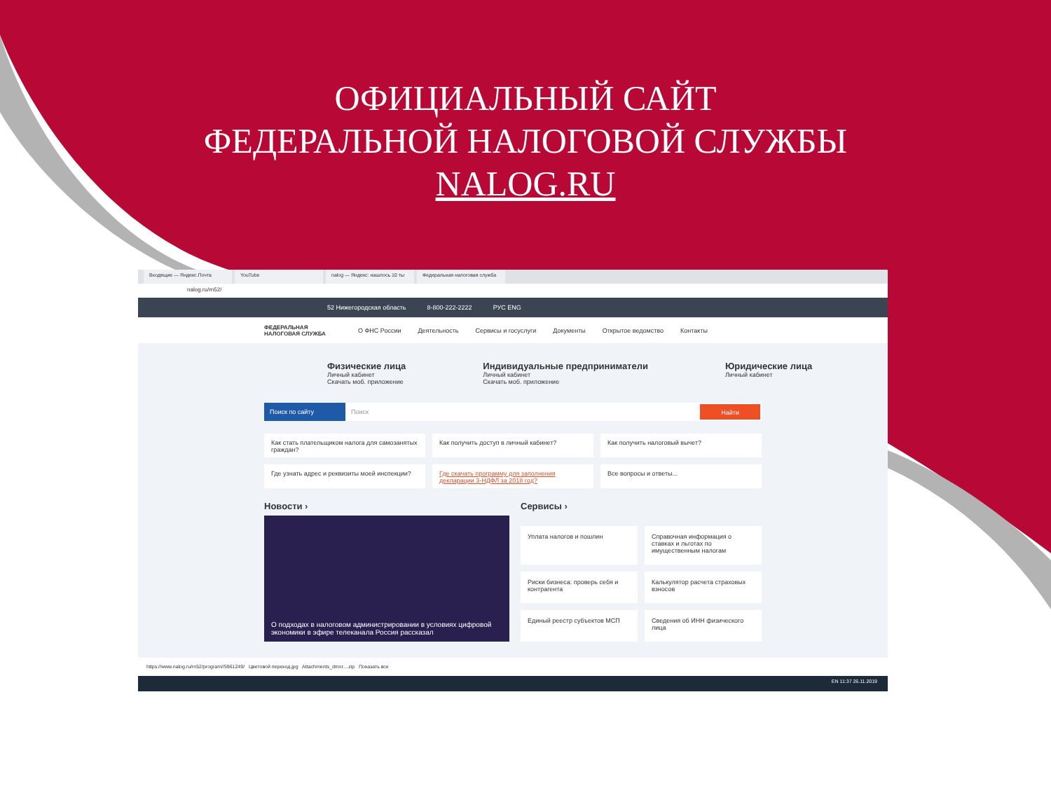ОФИЦИАЛЬНЫЙ САЙТ
ФЕДЕРАЛЬНОЙ НАЛОГОВОЙ СЛУЖБЫ
NALOG.RU
Входящие — Яндекс.Почта YouTube nalog — Яндекс: нашлось 10 ты
Федеральная налоговая служба
nalog.ru/rn52/
52 Нижегородская область 8-800-222-2222 РУС ENG
ФЕДЕРАЛЬНАЯ НАЛОГОВАЯ СЛУЖБА О ФНС России Деятельность Сервисы и госуслуги Документы Открытое ведомство Контакты
Физические лица
Личный кабинет
Скачать моб. приложение
Индивидуальные предприниматели
Личный кабинет
Скачать моб. приложение
Юридические лица
Личный кабинет
Поиск по сайту Поиск Найти
Как стать плательщиком налога для самозанятых граждан?
Как получить доступ в личный кабинет?
Как получить налоговый вычет?
Где узнать адрес и реквизиты моей инспекции?
Где скачать программу для заполнения декларации 3-НДФЛ за 2018 год?
Все вопросы и ответы...
Новости ›
О подходах в налоговом администрировании в условиях цифровой экономики в эфире телеканала Россия рассказал
Сервисы ›
Уплата налогов и пошлин
Справочная информация о ставках и льготах по имущественным налогам
Риски бизнеса: проверь себя и контрагента
Калькулятор расчета страховых взносов
Единый реестр субъектов МСП
Сведения об ИНН физического лица
https://www.nalog.ru/rn52/program//5961249/ Цветовой переход.jpg Attachments_dmor....zip Показать все
EN 11:37 26.11.2019